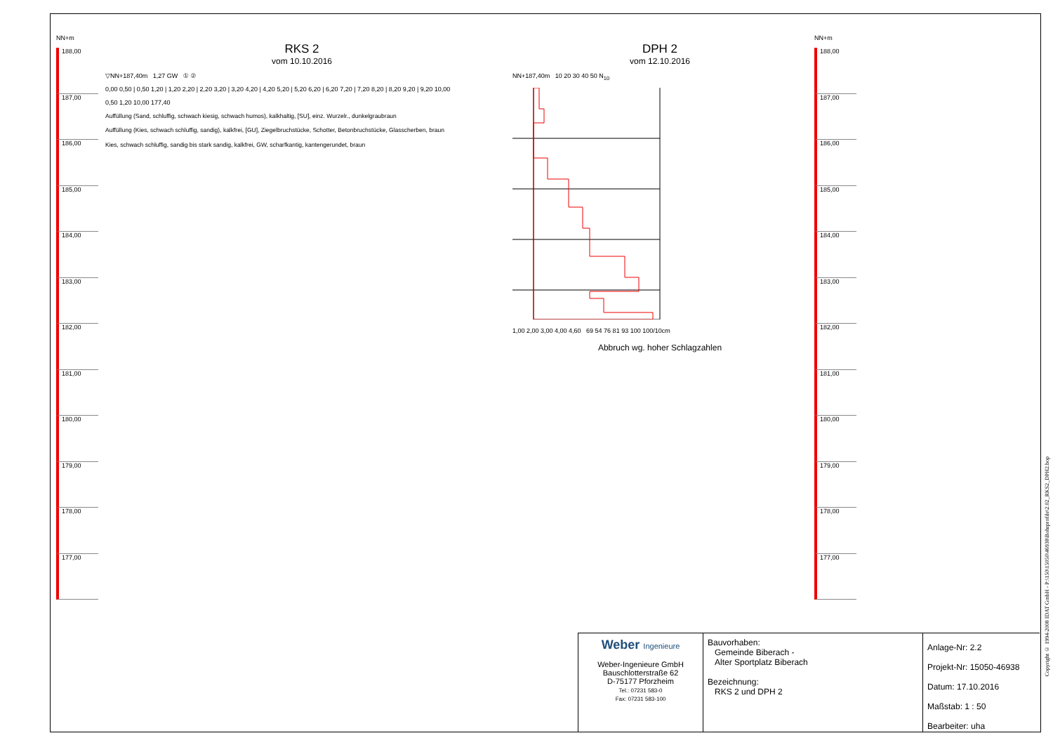NN+m
188,00
187,00
186,00
185,00
184,00
183,00
182,00
181,00
180,00
179,00
178,00
177,00
RKS 2
vom 10.10.2016
▽NN+187,40m 1,27 GW ① ②
0,00 0,50 | 0,50 1,20 | 1,20 2,20 | 2,20 3,20 | 3,20 4,20 | 4,20 5,20 | 5,20 6,20 | 6,20 7,20 | 7,20 8,20 | 8,20 9,20 | 9,20 10,00
0,50 1,20 10,00 177,40
Auffüllung (Sand, schluffig, schwach kiesig, schwach humos), kalkhaltig, [SU], einz. Wurzelr., dunkelgraubraun
Auffüllung (Kies, schwach schluffig, sandig), kalkfrei, [GU], Ziegelbruchstücke, Schotter, Betonbruchstücke, Glasscherben, braun
Kies, schwach schluffig, sandig bis stark sandig, kalkfrei, GW, scharfkantig, kantengerundet, braun
DPH 2
vom 12.10.2016
NN+187,40m 10 20 30 40 50 N<sub>10</sub>
1,00 2,00 3,00 4,00 4,60 69 54 76 81 93 100 100/10cm
Abbruch wg. hoher Schlagzahlen
NN+m
188,00
187,00
186,00
185,00
184,00
183,00
182,00
181,00
180,00
179,00
178,00
177,00
Weber Ingenieure
Weber-Ingenieure GmbH
Bauschlotterstraße 62
D-75177 Pforzheim
Tel.: 07231 583-0
Fax: 07231 583-100
Bauvorhaben:
Gemeinde Biberach -
Alter Sportplatz Biberach
Bezeichnung:
RKS 2 und DPH 2
Anlage-Nr: 2.2
Projekt-Nr: 15050-46938
Datum: 17.10.2016
Maßstab: 1 : 50
Bearbeiter: uha
Copyright © 1994-2008 IDAT GmbH - P:\150\15050\46938\Bohrprofile\2.02_RKS2_DPH2.bop